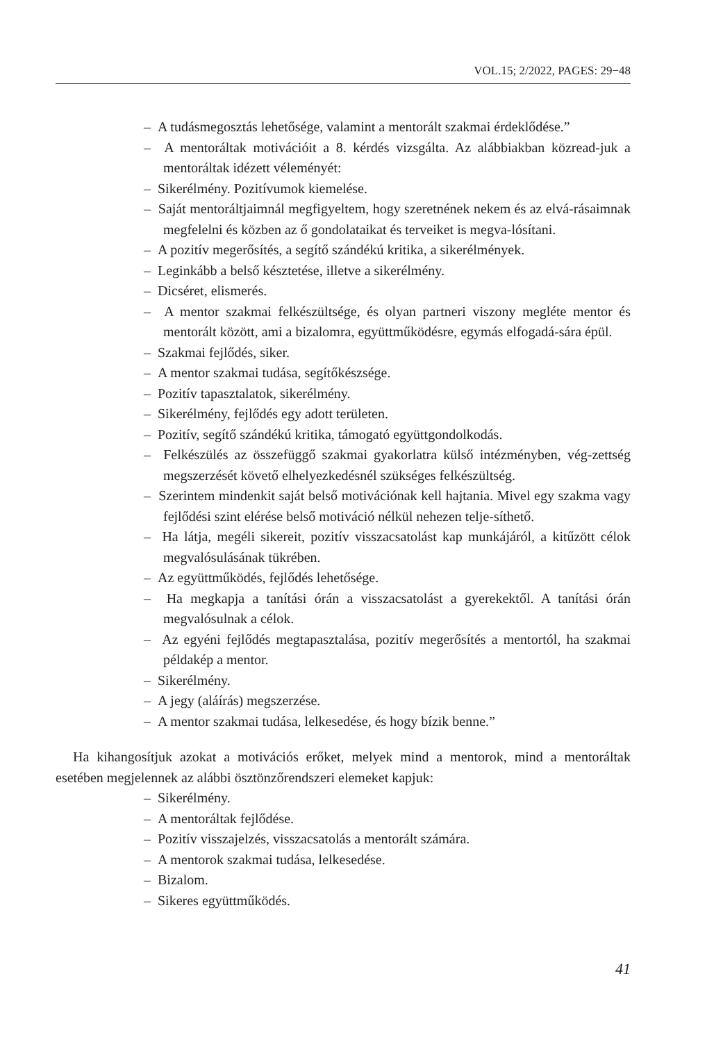VOL.15; 2/2022, PAGES: 29−48
– A tudásmegosztás lehetősége, valamint a mentorált szakmai érdeklődése.”
– A mentoráltak motivációit a 8. kérdés vizsgálta. Az alábbiakban közread-juk a mentoráltak idézett véleményét:
– Sikerélmény. Pozitívumok kiemelése.
– Saját mentoráltjaimnál megfigyeltem, hogy szeretnének nekem és az elvá-rásaimnak megfelelni és közben az ő gondolataikat és terveiket is megva-lósítani.
– A pozitív megerősítés, a segítő szándékú kritika, a sikerélmények.
– Leginkább a belső késztetése, illetve a sikerélmény.
– Dicséret, elismerés.
– A mentor szakmai felkészültsége, és olyan partneri viszony megléte mentor és mentorált között, ami a bizalomra, együttműködésre, egymás elfogadá-sára épül.
– Szakmai fejlődés, siker.
– A mentor szakmai tudása, segítőkészsége.
– Pozitív tapasztalatok, sikerélmény.
– Sikerélmény, fejlődés egy adott területen.
– Pozitív, segítő szándékú kritika, támogató együttgondolkodás.
– Felkészülés az összefüggő szakmai gyakorlatra külső intézményben, vég-zettség megszerzését követő elhelyezkedésnél szükséges felkészültség.
– Szerintem mindenkit saját belső motivációnak kell hajtania. Mivel egy szakma vagy fejlődési szint elérése belső motiváció nélkül nehezen telje-síthető.
– Ha látja, megéli sikereit, pozitív visszacsatolást kap munkájáról, a kitűzött célok megvalósulásának tükrében.
– Az együttműködés, fejlődés lehetősége.
– Ha megkapja a tanítási órán a visszacsatolást a gyerekektől. A tanítási órán megvalósulnak a célok.
– Az egyéni fejlődés megtapasztalása, pozitív megerősítés a mentortól, ha szakmai példakép a mentor.
– Sikerélmény.
– A jegy (aláírás) megszerzése.
– A mentor szakmai tudása, lelkesedése, és hogy bízik benne.”
Ha kihangosítjuk azokat a motivációs erőket, melyek mind a mentorok, mind a mentoráltak esetében megjelennek az alábbi ösztönzőrendszeri elemeket kapjuk:
– Sikerélmény.
– A mentoráltak fejlődése.
– Pozitív visszajelzés, visszacsatolás a mentorált számára.
– A mentorok szakmai tudása, lelkesedése.
– Bizalom.
– Sikeres együttműködés.
41